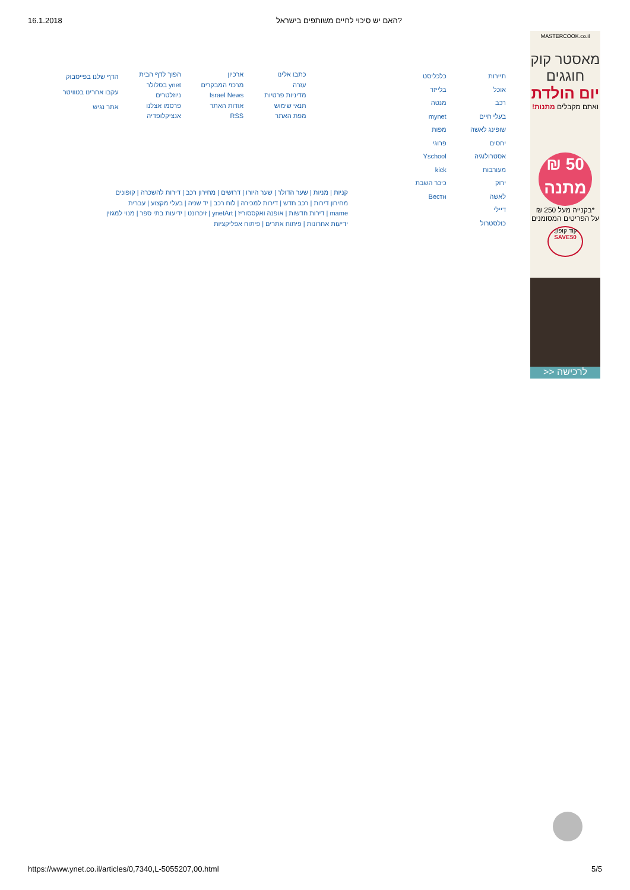16.1.2018 האם יש סיכוי לחיים משותפים בישראל?
MASTERCOOK.co.il
מאסטר קוק
חוגגים
יום הולדת
ואתם מקבלים מתנות!
50 ₪
מתנה
*בקנייה מעל 250 ₪
על הפריטים המסומנים
קוד קופון:
SAVE50
לרכישה <<
תיירות
אוכל
רכב
בעלי חיים
שופינג לאשה
יחסים
אסטרולוגיה
מעורבות
ירוק
לאשה
דיילי
כולסטרול
כלכליסט
בלייזר
מנטה
mynet
מפות
פרוגי
Yschool
kick
כיכר השבת
Bестн
כתבו אלינו
עזרה
מדיניות פרטיות
תנאי שימוש
מפת האתר
ארכיון
מרכזי המבקרים
Israel News
אודות האתר
RSS
הפוך לדף הבית
ynet בסלולר
ניוזלטרים
פרסמו אצלנו
אנציקלופדיה
הדף שלנו בפייסבוק
עקבו אחרינו בטוויטר
אתר נגיש
קניות | מניות | שער הדולר | שער היורו | דרושים | מחירון רכב | דירות להשכרה | קופונים
מחירון דירות | רכב חדש | דירות למכירה | לוח רכב | יד שניה | בעלי מקצוע | עברית
mame | דירות חדשות | אופנה ואקססוריז | ynetArt | זיכרונט | ידיעות בתי ספר | מנוי למגזין
ידיעות אחרונות | פיתוח אתרים | פיתוח אפליקציות
https://www.ynet.co.il/articles/0,7340,L-5055207,00.html 5/5